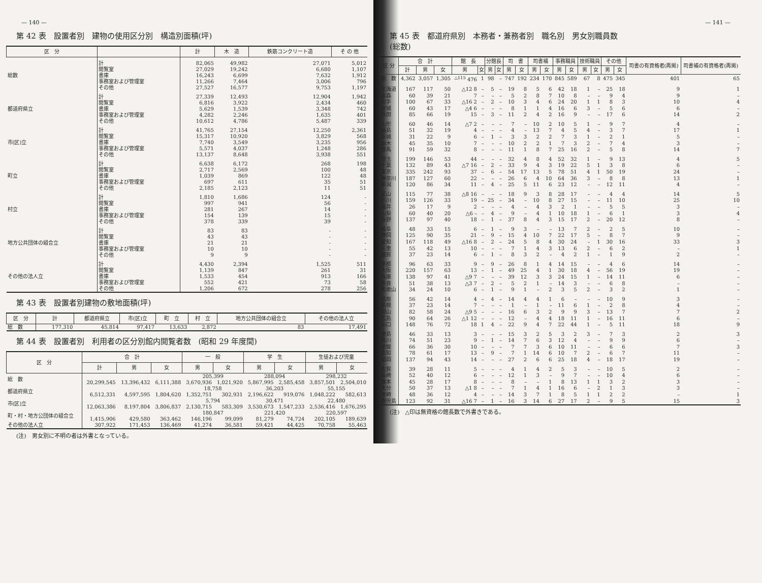— 140 —
第 42 表　設置者別　建物の使用区分別　構造別面積(坪)
| 区 分 | | 計 | 木 造 | 鉄筋コンクリート造 | そ の 他 |
| --- | --- | --- | --- | --- | --- |
| 総数 | 計 | 82,065 | 49,982 | 27,071 | 5,012 |
| | 閲覧室 | 27,029 | 19,242 | 6,680 | 1,107 |
| | 書庫 | 16,243 | 6,699 | 7,632 | 1,912 |
| | 事務室および管理室 | 11,266 | 7,464 | 3,006 | 796 |
| | その他 | 27,527 | 16,577 | 9,753 | 1,197 |
| 都道府県立 | 計 | 27,339 | 12,493 | 12,904 | 1,942 |
| | 閲覧室 | 6,816 | 3,922 | 2,434 | 460 |
| | 書庫 | 5,629 | 1,539 | 3,348 | 742 |
| | 事務室および管理室 | 4,282 | 2,246 | 1,635 | 401 |
| | その他 | 10,612 | 4,786 | 5,487 | 339 |
| 市(区)立 | 計 | 41,765 | 27,154 | 12,250 | 2,361 |
| | 閲覧室 | 15,317 | 10,920 | 3,829 | 568 |
| | 書庫 | 7,740 | 3,549 | 3,235 | 956 |
| | 事務室および管理室 | 5,571 | 4,037 | 1,248 | 286 |
| | その他 | 13,137 | 8,648 | 3,938 | 551 |
| 町立 | 計 | 6,638 | 6,172 | 268 | 198 |
| | 閲覧室 | 2,717 | 2,569 | 100 | 48 |
| | 書庫 | 1,039 | 869 | 122 | 48 |
| | 事務室および管理室 | 697 | 611 | 35 | 51 |
| | その他 | 2,185 | 2,123 | 11 | 51 |
| 村立 | 計 | 1,810 | 1,686 | 124 | - |
| | 閲覧室 | 997 | 941 | 56 | - |
| | 書庫 | 281 | 267 | 14 | - |
| | 事務室および管理室 | 154 | 139 | 15 | - |
| | その他 | 378 | 339 | 39 | - |
| 地方公共団体の組合立 | 計 | 83 | 83 | - | - |
| | 閲覧室 | 43 | 43 | - | - |
| | 書庫 | 21 | 21 | - | - |
| | 事務室および管理室 | 10 | 10 | - | - |
| | その他 | 9 | 9 | - | - |
| その他の法人立 | 計 | 4,430 | 2,394 | 1,525 | 511 |
| | 閲覧室 | 1,139 | 847 | 261 | 31 |
| | 書庫 | 1,533 | 454 | 913 | 166 |
| | 事務室および管理室 | 552 | 421 | 73 | 58 |
| | その他 | 1,206 | 672 | 278 | 256 |
第 43 表　設置者別建物の敷地面積(坪)
| 区 分 | 計 | 都道府県立 | 市(区)立 | 町 立 | 村 立 | 地方公共団体の組合立 | その他の法人立 |
| --- | --- | --- | --- | --- | --- | --- | --- |
| 総 数 | 177,310 | 45,814 | 97,417 | 13,633 | 2,872 | 83 | 17,491 |
第 44 表　設置者別　利用者の区分別館内閲覧者数　(昭和 29 年度間)
| 区 分 | 合 計 | | | 一 般 | | 学 生 | | 生徒および児童 | |
| --- | --- | --- | --- | --- | --- | --- | --- | --- | --- |
| | 計 | 男 | 女 | 男 | 女 | 男 | 女 | 男 | 女 |
| 総 数 | | | | 205,399 | | 288,094 | | 298,232 | |
| | 20,299,545 | 13,396,432 | 6,111,388 | 3,670,936 | 1,021,920 | 5,867,995 | 2,585,458 | 3,857,501 | 2,504,010 |
| 都道府県立 | | | | 18,758 | | 36,203 | | 55,155 | |
| | 6,512,331 | 4,597,595 | 1,804,620 | 1,352,751 | 302,931 | 2,196,622 | 919,076 | 1,048,222 | 582,613 |
| 市(区)立 | | | | 5,794 | | 30,471 | | 22,480 | |
| | 12,063,386 | 8,197,804 | 3,806,837 | 2,130,715 | 583,309 | 3,530,673 | 1,547,233 | 2,536,416 | 1,676,295 |
| 町・村・地方公団体の組合立 | | | | 180,847 | | 221,420 | | 220,597 | |
| | 1,415,906 | 429,580 | 363,462 | 146,196 | 99,099 | 81,279 | 74,724 | 202,105 | 189,639 |
| その他の法人立 | 307,922 | 171,453 | 136,469 | 41,274 | 36,581 | 59,421 | 44,425 | 70,758 | 55,463 |
(注)　男女別に不明の者は外書となっている。
— 141 —
第 45 表　都道府県別　本務者・兼務者別　職名別　男女別職員数
(総数)
| 区 分 | 合 計 | | | 館 長 | | 分館長 | | 司 書 | | 司書補 | | 事務職員 | | 技術職員 | | その他 | | 司書の有資格者(再掲) | 司書補の有資格者(再掲) |
| --- | --- | --- | --- | --- | --- | --- | --- | --- | --- | --- | --- | --- | --- | --- | --- | --- | --- | --- | --- |
| | 計 | 男 | 女 | 男 | 女 | 男 | 女 | 男 | 女 | 男 | 女 | 男 | 女 | 男 | 女 | 男 | 女 | | |
| 総 数 | 4,362 | 3,057 | 1,305 | <sup>△115</sup> 476 | 1 | 98 | – | 747 | 192 | 234 | 170 | 845 | 589 | 67 | 8 | 475 | 345 | 401 | 65 |
| 北海道 | 167 | 117 | 50 | △12 8 | – | 5 | – | 19 | 8 | 5 | 6 | 42 | 18 | 1 | – | 25 | 18 | 9 | 1 |
| 青森 | 60 | 39 | 21 | 7 | – | – | – | 5 | 2 | 8 | 7 | 10 | 8 | – | – | 9 | 4 | 9 | – |
| 岩手 | 100 | 67 | 33 | △16 2 | – | 2 | – | 10 | 3 | 4 | 6 | 24 | 20 | 1 | 1 | 8 | 3 | 10 | 4 |
| 宮城 | 60 | 43 | 17 | △4 6 | – | – | – | 8 | 1 | 1 | 4 | 16 | 6 | 3 | – | 5 | 6 | 6 | – |
| 秋田 | 85 | 66 | 19 | 15 | – | 3 | – | 11 | 2 | 4 | 2 | 16 | 9 | – | – | 17 | 6 | 14 | 2 |
| 山形 | 60 | 46 | 14 | △7 2 | – | – | – | 7 | – | 10 | 2 | 10 | 5 | 1 | – | 9 | 7 | 4 | – |
| 福島 | 51 | 32 | 19 | 4 | – | – | – | 4 | – | 13 | 7 | 4 | 5 | 4 | – | 3 | 7 | 17 | 1 |
| 茨城 | 31 | 22 | 9 | 6 | – | 1 | – | 3 | 3 | 2 | 2 | 7 | 3 | 1 | – | 2 | 1 | 5 | – |
| 栃木 | 45 | 35 | 10 | 7 | – | – | – | 10 | 2 | 2 | 1 | 7 | 3 | 2 | – | 7 | 4 | 3 | – |
| 群馬 | 91 | 59 | 32 | 8 | – | – | – | 11 | 1 | 8 | 7 | 25 | 16 | 2 | – | 5 | 8 | 14 | 7 |
| 埼玉 | 199 | 146 | 53 | 44 | – | – | – | 32 | 4 | 8 | 4 | 52 | 32 | 1 | – | 9 | 13 | 4 | 5 |
| 千葉 | 132 | 89 | 43 | △7 16 | – | 2 | – | 33 | 9 | 4 | 3 | 19 | 22 | 5 | 1 | 3 | 8 | 6 | – |
| 東京 | 335 | 242 | 93 | 37 | – | 6 | – | 54 | 17 | 13 | 5 | 78 | 51 | 4 | 1 | 50 | 19 | 24 | – |
| 神奈川 | 187 | 127 | 60 | 22 | – | – | – | 26 | 6 | 4 | 10 | 64 | 36 | 3 | – | 8 | 8 | 13 | 1 |
| 新潟 | 120 | 86 | 34 | 11 | – | 4 | – | 25 | 5 | 11 | 6 | 23 | 12 | – | – | 12 | 11 | 4 | – |
| 富山 | 115 | 77 | 38 | △8 16 | – | – | – | 18 | 9 | 3 | 8 | 28 | 17 | – | – | 4 | 4 | 14 | 5 |
| 石川 | 159 | 126 | 33 | 19 | – | 25 | – | 34 | – | 10 | 8 | 27 | 15 | – | – | 11 | 10 | 25 | 10 |
| 福井 | 26 | 17 | 9 | 2 | – | – | – | 4 | – | 4 | 3 | 2 | 1 | – | – | 5 | 5 | 3 | – |
| 山梨 | 60 | 40 | 20 | △6 – | – | 4 | – | 9 | – | 4 | 1 | 10 | 18 | 1 | – | 6 | 1 | 3 | 4 |
| 長野 | 137 | 97 | 40 | 18 | – | 1 | – | 37 | 8 | 4 | 3 | 15 | 17 | 2 | – | 20 | 12 | 8 | – |
| 岐阜 | 48 | 33 | 15 | 6 | – | 1 | – | 9 | 3 | – | – | 13 | 7 | 2 | – | 2 | 5 | 10 | – |
| 静岡 | 125 | 90 | 35 | 21 | – | 9 | – | 15 | 4 | 10 | 7 | 22 | 17 | 5 | – | 8 | 7 | 9 | – |
| 愛知 | 167 | 118 | 49 | △16 8 | – | 2 | – | 24 | 5 | 8 | 4 | 30 | 24 | – | 1 | 30 | 16 | 33 | 3 |
| 三重 | 55 | 42 | 13 | 10 | – | – | – | 7 | 1 | 4 | 3 | 13 | 6 | 2 | – | 6 | 2 | – | 1 |
| 滋賀 | 37 | 23 | 14 | 6 | – | 1 | – | 8 | 3 | 2 | – | 4 | 2 | 1 | – | 1 | 9 | 2 | – |
| 京都 | 96 | 63 | 33 | 9 | – | 9 | – | 26 | 8 | 1 | 4 | 14 | 15 | – | – | 4 | 6 | 14 | – |
| 大阪 | 220 | 157 | 63 | 13 | – | 1 | – | 49 | 25 | 4 | 1 | 30 | 18 | 4 | – | 56 | 19 | 19 | – |
| 兵庫 | 138 | 97 | 41 | △9 7 | – | – | – | 39 | 12 | 3 | 3 | 24 | 15 | 1 | – | 14 | 11 | 6 | – |
| 奈良 | 51 | 38 | 13 | △3 7 | – | 2 | – | 5 | 2 | 1 | – | 14 | 3 | – | – | 6 | 8 | – | – |
| 和歌山 | 34 | 24 | 10 | 6 | – | 1 | – | 9 | 1 | – | 2 | 3 | 5 | 2 | – | 3 | 2 | 1 | – |
| 鳥取 | 56 | 42 | 14 | 4 | – | 4 | – | 14 | 4 | 4 | 1 | 6 | – | – | – | 10 | 9 | 3 | – |
| 島根 | 37 | 23 | 14 | 7 | – | – | – | 1 | – | 1 | – | 11 | 6 | 1 | – | 2 | 8 | 4 | – |
| 岡山 | 82 | 58 | 24 | △9 5 | – | – | – | 16 | 6 | 3 | 2 | 9 | 9 | 3 | – | 13 | 7 | 7 | 2 |
| 広島 | 90 | 64 | 26 | △1 12 | – | – | – | 12 | – | 4 | 4 | 18 | 11 | 1 | – | 16 | 11 | 6 | – |
| 山口 | 148 | 76 | 72 | 18 | 1 | 4 | – | 22 | 9 | 4 | 7 | 22 | 44 | 1 | – | 5 | 11 | 18 | 9 |
| 徳島 | 46 | 33 | 13 | 3 | – | – | – | 15 | 3 | 2 | 5 | 3 | 2 | 3 | – | 7 | 3 | 2 | 3 |
| 香川 | 74 | 51 | 23 | 9 | – | 1 | – | 14 | 7 | 6 | 3 | 12 | 4 | – | – | 9 | 9 | 6 | – |
| 愛媛 | 66 | 36 | 30 | 10 | – | – | – | 7 | 7 | 3 | 6 | 10 | 11 | – | – | 6 | 6 | 7 | 3 |
| 高知 | 78 | 61 | 17 | 13 | – | 9 | – | 7 | 1 | 14 | 6 | 10 | 7 | 2 | – | 6 | 7 | 11 | – |
| 福岡 | 137 | 94 | 43 | 14 | – | – | – | 27 | 2 | 6 | 6 | 25 | 18 | 4 | – | 18 | 17 | 19 | – |
| 佐賀 | 39 | 28 | 11 | 5 | – | – | – | 4 | 1 | 4 | 2 | 5 | 3 | – | – | 10 | 5 | 2 | – |
| 長崎 | 52 | 40 | 12 | 6 | – | – | – | 12 | 1 | 3 | – | 9 | 7 | – | – | 10 | 4 | 6 | – |
| 熊本 | 45 | 28 | 17 | 8 | – | – | – | 8 | – | – | 1 | 8 | 13 | 1 | 1 | 3 | 2 | 3 | – |
| 大分 | 50 | 37 | 13 | △1 8 | – | – | – | 7 | 1 | 4 | 1 | 16 | 6 | – | 2 | 1 | 3 | 3 | – |
| 宮崎 | 48 | 36 | 12 | 4 | – | – | – | 14 | 3 | 7 | 1 | 8 | 5 | 1 | 1 | 2 | 2 | – | 1 |
| 鹿児島 | 123 | 92 | 31 | △16 7 | – | 1 | – | 16 | 3 | 14 | 6 | 27 | 17 | 2 | – | 9 | 5 | 15 | 3 |
(注)　△印は無資格の館長数で外書きである。